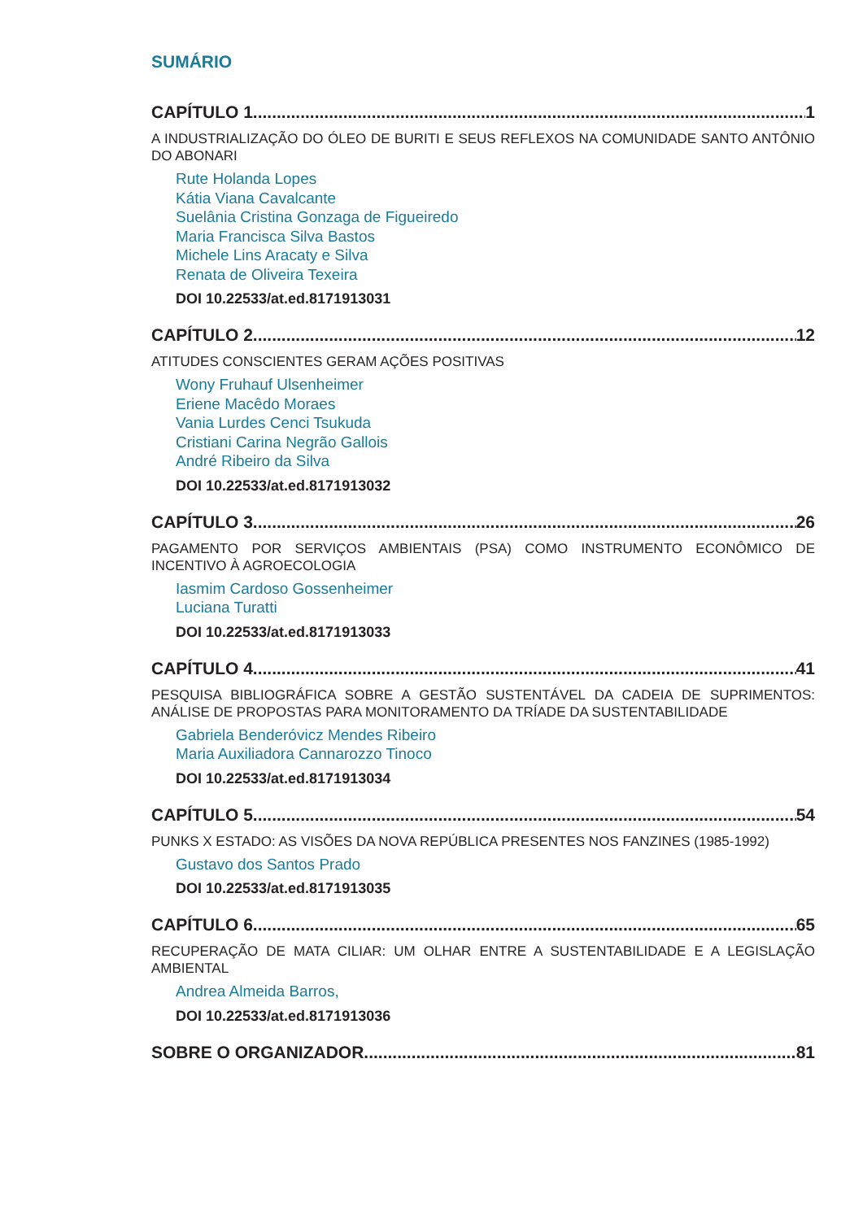SUMÁRIO
CAPÍTULO 1 1
A INDUSTRIALIZAÇÃO DO ÓLEO DE BURITI E SEUS REFLEXOS NA COMUNIDADE SANTO ANTÔNIO DO ABONARI
Rute Holanda Lopes
Kátia Viana Cavalcante
Suelânia Cristina Gonzaga de Figueiredo
Maria Francisca Silva Bastos
Michele Lins Aracaty e Silva
Renata de Oliveira Texeira
DOI 10.22533/at.ed.8171913031
CAPÍTULO 2 12
ATITUDES CONSCIENTES GERAM AÇÕES POSITIVAS
Wony Fruhauf Ulsenheimer
Eriene Macêdo Moraes
Vania Lurdes Cenci Tsukuda
Cristiani Carina Negrão Gallois
André Ribeiro da Silva
DOI 10.22533/at.ed.8171913032
CAPÍTULO 3 26
PAGAMENTO POR SERVIÇOS AMBIENTAIS (PSA) COMO INSTRUMENTO ECONÔMICO DE INCENTIVO À AGROECOLOGIA
Iasmim Cardoso Gossenheimer
Luciana Turatti
DOI 10.22533/at.ed.8171913033
CAPÍTULO 4 41
PESQUISA BIBLIOGRÁFICA SOBRE A GESTÃO SUSTENTÁVEL DA CADEIA DE SUPRIMENTOS: ANÁLISE DE PROPOSTAS PARA MONITORAMENTO DA TRÍADE DA SUSTENTABILIDADE
Gabriela Benderóvicz Mendes Ribeiro
Maria Auxiliadora Cannarozzo Tinoco
DOI 10.22533/at.ed.8171913034
CAPÍTULO 5 54
PUNKS X ESTADO: AS VISÕES DA NOVA REPÚBLICA PRESENTES NOS FANZINES (1985-1992)
Gustavo dos Santos Prado
DOI 10.22533/at.ed.8171913035
CAPÍTULO 6 65
RECUPERAÇÃO DE MATA CILIAR: UM OLHAR ENTRE A SUSTENTABILIDADE E A LEGISLAÇÃO AMBIENTAL
Andrea Almeida Barros,
DOI 10.22533/at.ed.8171913036
SOBRE O ORGANIZADOR 81